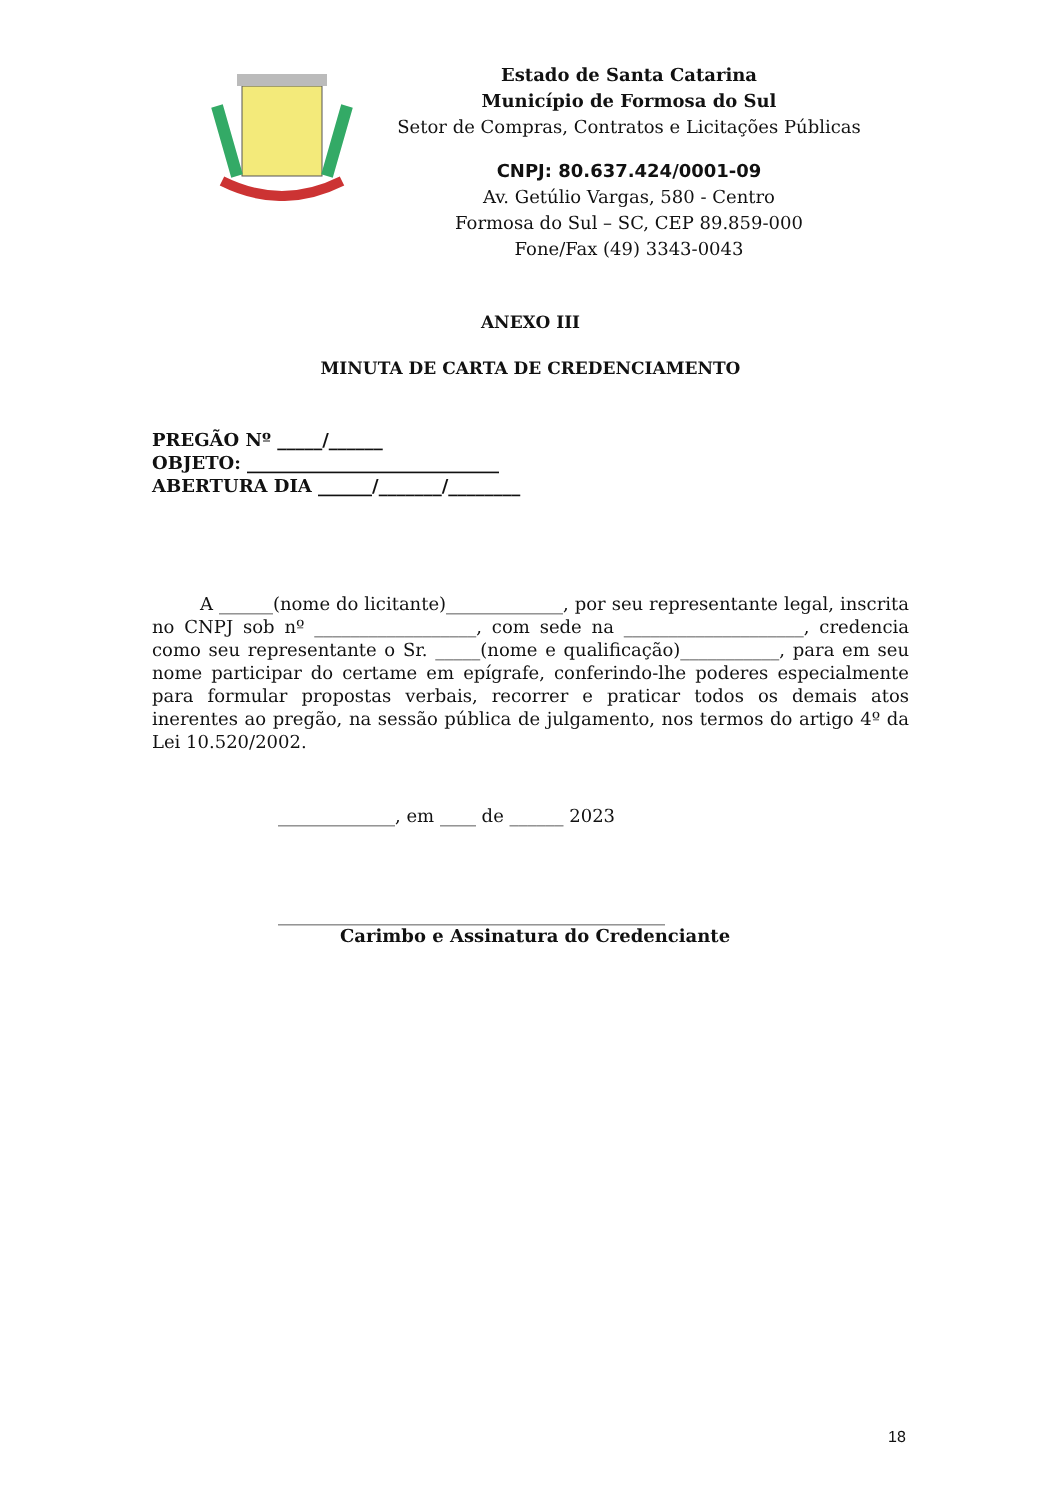Estado de Santa Catarina
Município de Formosa do Sul
Setor de Compras, Contratos e Licitações Públicas
CNPJ: 80.637.424/0001-09
Av. Getúlio Vargas, 580 - Centro
Formosa do Sul – SC, CEP 89.859-000
Fone/Fax (49) 3343-0043
ANEXO III
MINUTA DE CARTA DE CREDENCIAMENTO
PREGÃO Nº _____/______
OBJETO: ____________________________
ABERTURA DIA ______/_______/________
A ______(nome do licitante)_____________, por seu representante legal, inscrita no CNPJ sob nº __________________, com sede na ____________________, credencia como seu representante o Sr. _____(nome e qualificação)___________, para em seu nome participar do certame em epígrafe, conferindo-lhe poderes especialmente para formular propostas verbais, recorrer e praticar todos os demais atos inerentes ao pregão, na sessão pública de julgamento, nos termos do artigo 4º da Lei 10.520/2002.
_____________, em ____ de ______ 2023
___________________________________________
Carimbo e Assinatura do Credenciante
18